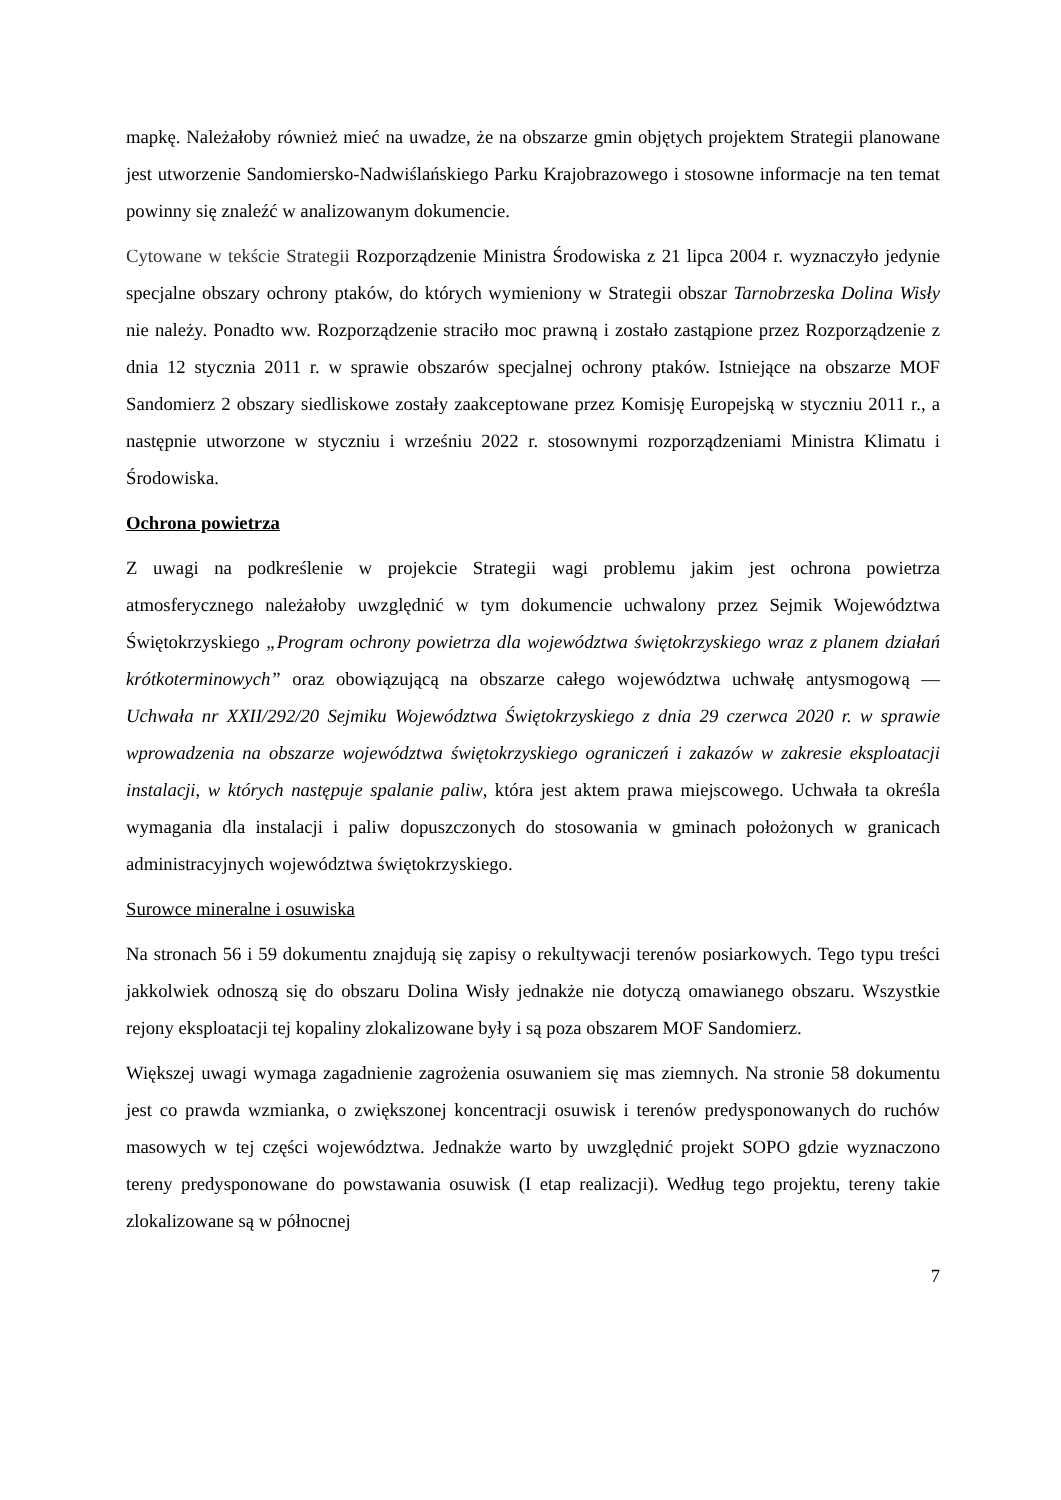mapkę. Należałoby również mieć na uwadze, że na obszarze gmin objętych projektem Strategii planowane jest utworzenie Sandomiersko-Nadwiślańskiego Parku Krajobrazowego i stosowne informacje na ten temat powinny się znaleźć w analizowanym dokumencie.
Cytowane w tekście Strategii Rozporządzenie Ministra Środowiska z 21 lipca 2004 r. wyznaczyło jedynie specjalne obszary ochrony ptaków, do których wymieniony w Strategii obszar Tarnobrzeska Dolina Wisły nie należy. Ponadto ww. Rozporządzenie straciło moc prawną i zostało zastąpione przez Rozporządzenie z dnia 12 stycznia 2011 r. w sprawie obszarów specjalnej ochrony ptaków. Istniejące na obszarze MOF Sandomierz 2 obszary siedliskowe zostały zaakceptowane przez Komisję Europejską w styczniu 2011 r., a następnie utworzone w styczniu i wrześniu 2022 r. stosownymi rozporządzeniami Ministra Klimatu i Środowiska.
Ochrona powietrza
Z uwagi na podkreślenie w projekcie Strategii wagi problemu jakim jest ochrona powietrza atmosferycznego należałoby uwzględnić w tym dokumencie uchwalony przez Sejmik Województwa Świętokrzyskiego „Program ochrony powietrza dla województwa świętokrzyskiego wraz z planem działań krótkoterminowych” oraz obowiązującą na obszarze całego województwa uchwałę antysmogową — Uchwała nr XXII/292/20 Sejmiku Województwa Świętokrzyskiego z dnia 29 czerwca 2020 r. w sprawie wprowadzenia na obszarze województwa świętokrzyskiego ograniczeń i zakazów w zakresie eksploatacji instalacji, w których następuje spalanie paliw, która jest aktem prawa miejscowego. Uchwała ta określa wymagania dla instalacji i paliw dopuszczonych do stosowania w gminach położonych w granicach administracyjnych województwa świętokrzyskiego.
Surowce mineralne i osuwiska
Na stronach 56 i 59 dokumentu znajdują się zapisy o rekultywacji terenów posiarkowych. Tego typu treści jakkolwiek odnoszą się do obszaru Dolina Wisły jednakże nie dotyczą omawianego obszaru. Wszystkie rejony eksploatacji tej kopaliny zlokalizowane były i są poza obszarem MOF Sandomierz.
Większej uwagi wymaga zagadnienie zagrożenia osuwaniem się mas ziemnych. Na stronie 58 dokumentu jest co prawda wzmianka, o zwiększonej koncentracji osuwisk i terenów predysponowanych do ruchów masowych w tej części województwa. Jednakże warto by uwzględnić projekt SOPO gdzie wyznaczono tereny predysponowane do powstawania osuwisk (I etap realizacji). Według tego projektu, tereny takie zlokalizowane są w północnej
7